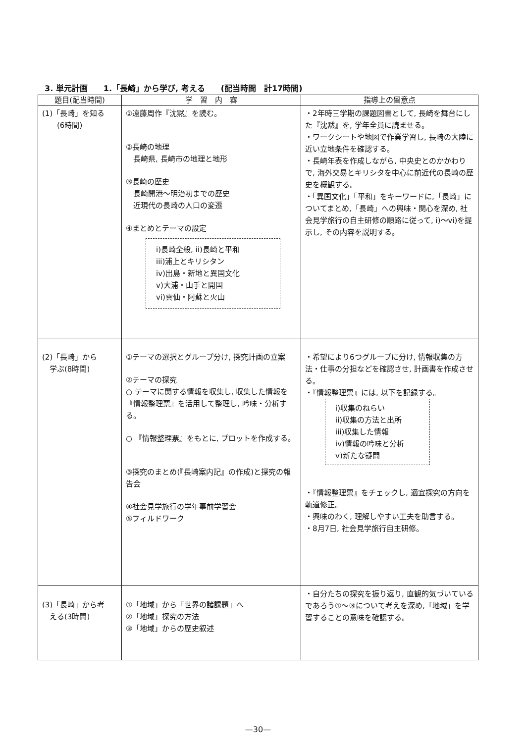3. 単元計画　　1.「長崎」から学び, 考える　　(配当時間　計17時間)
| 題目(配当時間) | 学 習 内 容 | 指導上の留意点 |
| --- | --- | --- |
| (1)「長崎」を知る (6時間) | ①遠藤周作『沈黙』を読む。 ②長崎の地理 長崎県, 長崎市の地理と地形 ③長崎の歴史 長崎開港〜明治初までの歴史 近現代の長崎の人口の変遷 ④まとめとテーマの設定 i)長崎全般, ii)長崎と平和 iii)浦上とキリシタン iv)出島・新地と異国文化 v)大浦・山手と開国 vi)雲仙・阿蘇と火山 | ・2年時三学期の課題図書として, 長崎を舞台にした『沈黙』を, 学年全員に読ませる。 ・ワークシートや地図で作業学習し, 長崎の大陸に近い立地条件を確認する。 ・長崎年表を作成しながら, 中央史とのかかわりで, 海外交易とキリシタを中心に前近代の長崎の歴史を概観する。 ・「異国文化」「平和」をキーワードに,「長崎」についてまとめ,「長崎」への興味・関心を深め, 社会見学旅行の自主研修の順路に従って, i)〜vi)を提示し, その内容を説明する。 |
| (2)「長崎」から 学ぶ(8時間) | ①テーマの選択とグループ分け, 探究計画の立案 ②テーマの探究 ○ テーマに関する情報を収集し, 収集した情報を『情報整理票』を活用して整理し, 吟味・分析する。 ○ 『情報整理票』をもとに, プロットを作成する。 ③探究のまとめ(『長崎案内記』の作成)と探究の報告会 ④社会見学旅行の学年事前学習会 ⑤フィルドワーク | ・希望により6つグループに分け, 情報収集の方法・仕事の分担などを確認させ, 計画書を作成させる。 ・『情報整理票』には, 以下を記録する。 i)収集のねらい ii)収集の方法と出所 iii)収集した情報 iv)情報の吟味と分析 v)新たな疑問 ・『情報整理票』をチェックし, 適宜探究の方向を軌道修正。 ・興味のわく, 理解しやすい工夫を助言する。 ・8月7日, 社会見学旅行自主研修。 |
| (3)「長崎」から考 える(3時間) | ①「地域」から「世界の諸課題」へ ②「地域」探究の方法 ③「地域」からの歴史叙述 | ・自分たちの探究を振り返り, 直観的気づいているであろう①〜③について考えを深め,「地域」を学習することの意味を確認する。 |
—30—